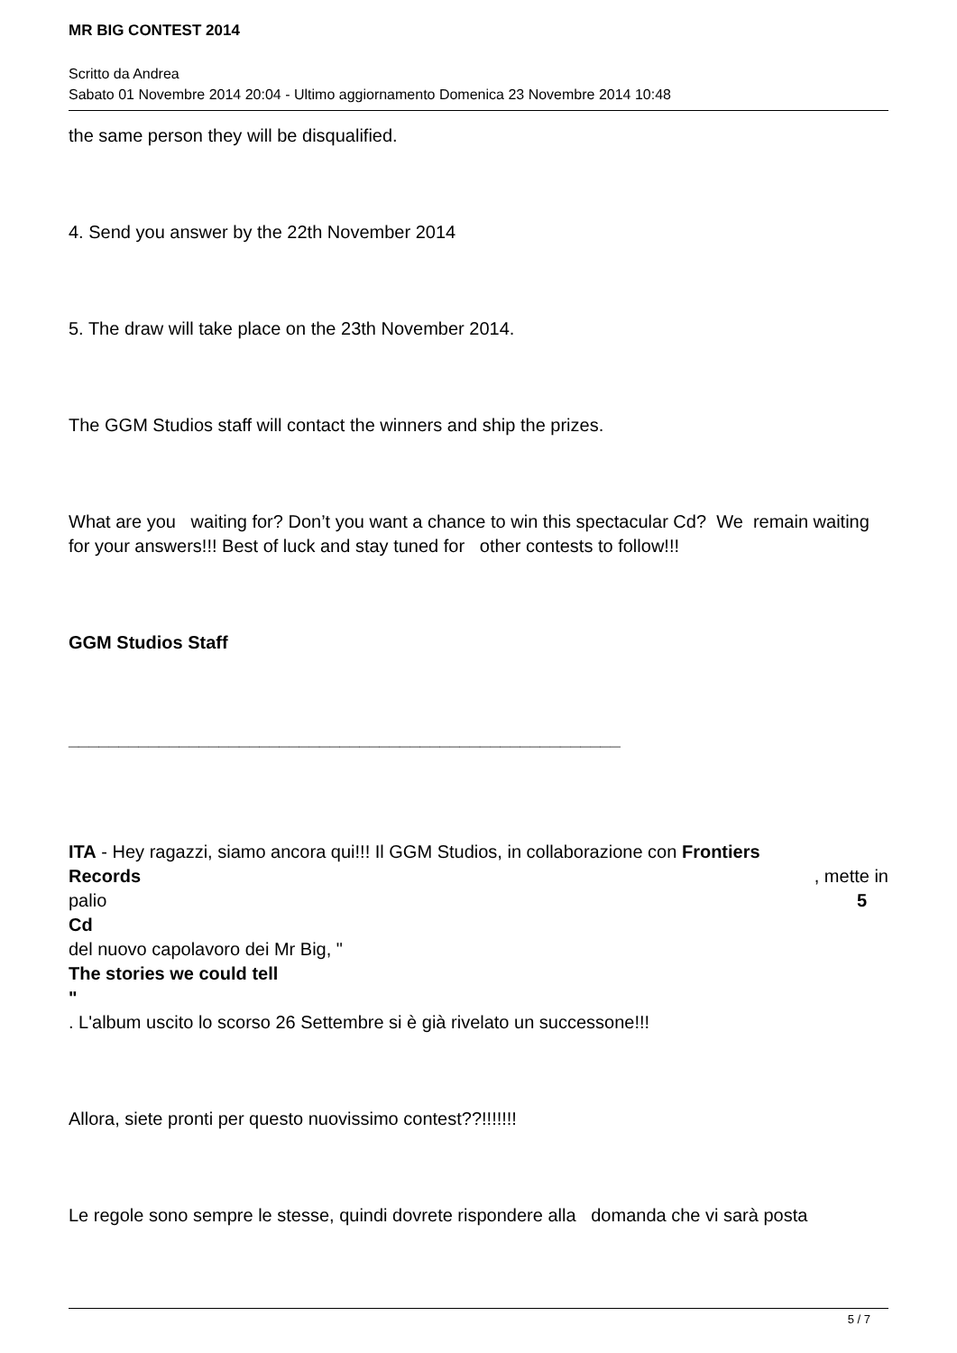MR BIG CONTEST 2014
Scritto da Andrea
Sabato 01 Novembre 2014 20:04 - Ultimo aggiornamento Domenica 23 Novembre 2014 10:48
the same person they will be disqualified.
4. Send you answer by the 22th November 2014
5. The draw will take place on the 23th November 2014.
The GGM Studios staff will contact the winners and ship the prizes.
What are you waiting for? Don’t you want a chance to win this spectacular Cd? We remain waiting for your answers!!! Best of luck and stay tuned for other contests to follow!!!
GGM Studios Staff
_______________________________________________________
ITA - Hey ragazzi, siamo ancora qui!!! Il GGM Studios, in collaborazione con Frontiers
Records, mette in
palio 5
Cd
del nuovo capolavoro dei Mr Big, "
The stories we could tell
"
. L'album uscito lo scorso 26 Settembre si è già rivelato un successone!!!
Allora, siete pronti per questo nuovissimo contest??!!!!!!!
Le regole sono sempre le stesse, quindi dovrete rispondere alla domanda che vi sarà posta
5 / 7